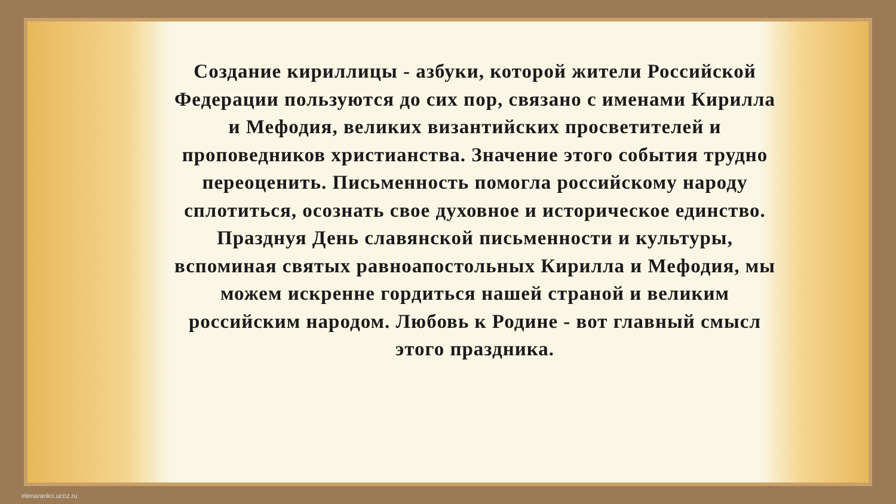Создание кириллицы - азбуки, которой жители Российской Федерации пользуются до сих пор, связано с именами Кирилла и Мефодия, великих византийских просветителей и проповедников христианства. Значение этого события трудно переоценить. Письменность помогла российскому народу сплотиться, осознать свое духовное и историческое единство. Празднуя День славянской письменности и культуры, вспоминая святых равноапостольных Кирилла и Мефодия, мы можем искренне гордиться нашей страной и великим российским народом. Любовь к Родине - вот главный смысл этого праздника.
elenaranko.ucoz.ru